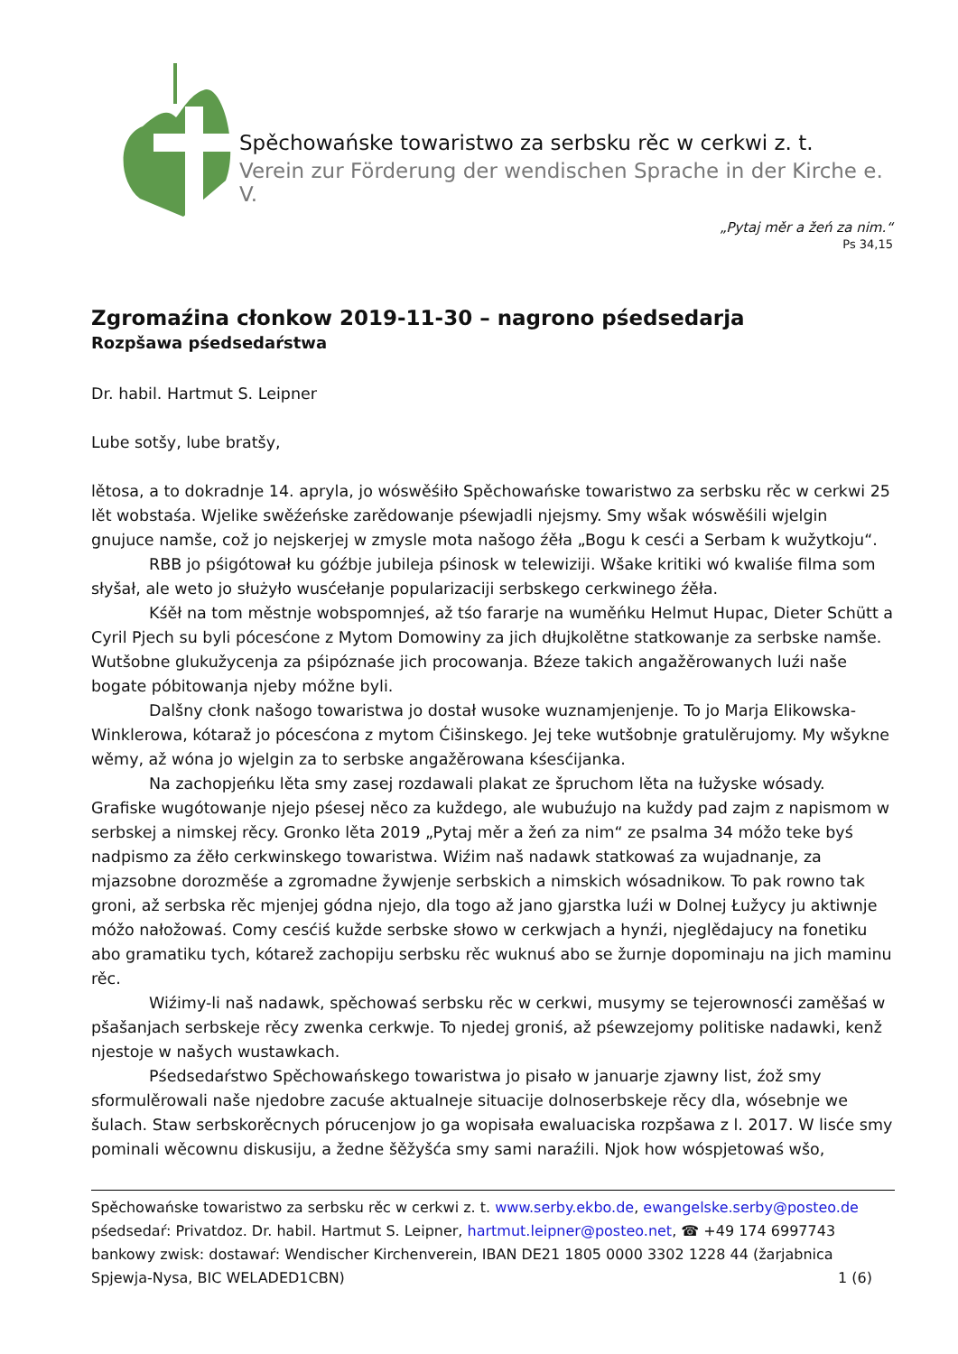Spěchowańske towaristwo za serbsku rěc w cerkwi z. t.
Verein zur Förderung der wendischen Sprache in der Kirche e. V.
„Pytaj měr a žeń za nim.“
Ps 34,15
Zgromaźina cłonkow 2019-11-30 – nagrono pśedsedarja
Rozpšawa pśedsedaŕstwa
Dr. habil. Hartmut S. Leipner
Lube sotšy, lube bratšy,
lětosa, a to dokradnje 14. apryla, jo wóswěśiło Spěchowańske towaristwo za serbsku rěc w cerkwi 25 lět wobstaśa. Wjelike swěźeńske zarědowanje pśewjadli njejsmy. Smy wšak wóswěśili wjelgin gnujuce namše, což jo nejskerjej w zmysle mota našogo źěła „Bogu k cesći a Serbam k wužytkoju“.
RBB jo pśigótował ku góźbje jubileja pśinosk w telewiziji. Wšake kritiki wó kwaliśe filma som słyšał, ale weto jo służyło wusćełanje popularizaciji serbskego cerkwinego źěła.
Kśěł na tom městnje wobspomnjeś, až tśo fararje na wuměńku Helmut Hupac, Dieter Schütt a Cyril Pjech su byli pócesćone z Mytom Domowiny za jich dłujkolětne statkowanje za serbske namše. Wutšobne glukužycenja za pśipóznaśe jich procowanja. Bźeze takich angažěrowanych luźi naše bogate póbitowanja njeby móžne byli.
Dalšny cłonk našogo towaristwa jo dostał wusoke wuznamjenjenje. To jo Marja Elikowska-Winklerowa, kótaraž jo pócesćona z mytom Ćišinskego. Jej teke wutšobnje gratulěrujomy. My wšykne wěmy, až wóna jo wjelgin za to serbske angažěrowana kśesćijanka.
Na zachopjeńku lěta smy zasej rozdawali plakat ze špruchom lěta na łužyske wósady. Grafiske wugótowanje njejo pśesej něco za kuždego, ale wubuźujo na kuždy pad zajm z napismom w serbskej a nimskej rěcy. Gronko lěta 2019 „Pytaj měr a žeń za nim“ ze psalma 34 móžo teke byś nadpismo za źěło cerkwinskego towaristwa. Wiźim naš nadawk statkowaś za wujadnanje, za mjazsobne dorozměśe a zgromadne žywjenje serbskich a nimskich wósadnikow. To pak rowno tak groni, až serbska rěc mjenjej gódna njejo, dla togo až jano gjarstka luźi w Dolnej Łužycy ju aktiwnje móžo nałožowaś. Comy cesćiś kužde serbske słowo w cerkwjach a hynźi, njeglědajucy na fonetiku abo gramatiku tych, kótarež zachopiju serbsku rěc wuknuś abo se žurnje dopominaju na jich maminu rěc.
Wiźimy-li naš nadawk, spěchowaś serbsku rěc w cerkwi, musymy se tejerownosći zaměšaś w pšašanjach serbskeje rěcy zwenka cerkwje. To njedej groniś, až pśewzejomy politiske nadawki, kenž njestoje w našych wustawkach.
Pśedsedaŕstwo Spěchowańskego towaristwa jo pisało w januarje zjawny list, źož smy sformulěrowali naše njedobre zacuśe aktualneje situacije dolnoserbskeje rěcy dla, wósebnje we šulach. Staw serbskorěcnych pórucenjow jo ga wopisała ewaluaciska rozpšawa z l. 2017. W lisće smy pominali wěcownu diskusiju, a žedne šěžyšća smy sami naraźili. Njok how wóspjetowaś wšo,
Spěchowańske towaristwo za serbsku rěc w cerkwi z. t. www.serby.ekbo.de, ewangelske.serby@posteo.de
pśedsedaŕ: Privatdoz. Dr. habil. Hartmut S. Leipner, hartmut.leipner@posteo.net, ☎ +49 174 6997743
bankowy zwisk: dostawaŕ: Wendischer Kirchenverein, IBAN DE21 1805 0000 3302 1228 44 (žarjabnica
Spjewja-Nysa, BIC WELADED1CBN) 1 (6)